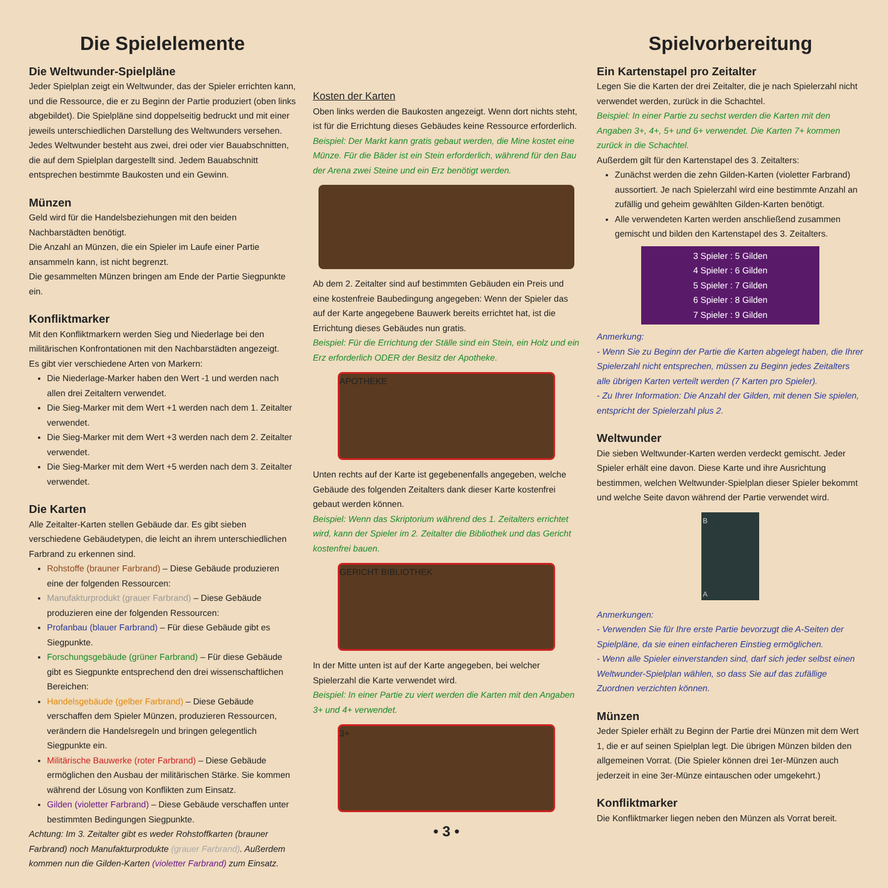Die Spielelemente
Die Weltwunder-Spielpläne
Jeder Spielplan zeigt ein Weltwunder, das der Spieler errichten kann, und die Ressource, die er zu Beginn der Partie produziert (oben links abgebildet). Die Spielpläne sind doppelseitig bedruckt und mit einer jeweils unterschiedlichen Darstellung des Weltwunders versehen. Jedes Weltwunder besteht aus zwei, drei oder vier Bauabschnitten, die auf dem Spielplan dargestellt sind. Jedem Bauabschnitt entsprechen bestimmte Baukosten und ein Gewinn.
Münzen
Geld wird für die Handelsbeziehungen mit den beiden Nachbarstädten benötigt.
Die Anzahl an Münzen, die ein Spieler im Laufe einer Partie ansammeln kann, ist nicht begrenzt.
Die gesammelten Münzen bringen am Ende der Partie Siegpunkte ein.
Konfliktmarker
Mit den Konfliktmarkern werden Sieg und Niederlage bei den militärischen Konfrontationen mit den Nachbarstädten angezeigt.
Es gibt vier verschiedene Arten von Markern:
Die Niederlage-Marker haben den Wert -1 und werden nach allen drei Zeitaltern verwendet.
Die Sieg-Marker mit dem Wert +1 werden nach dem 1. Zeitalter verwendet.
Die Sieg-Marker mit dem Wert +3 werden nach dem 2. Zeitalter verwendet.
Die Sieg-Marker mit dem Wert +5 werden nach dem 3. Zeitalter verwendet.
Die Karten
Alle Zeitalter-Karten stellen Gebäude dar. Es gibt sieben verschiedene Gebäudetypen, die leicht an ihrem unterschiedlichen Farbrand zu erkennen sind.
Rohstoffe (brauner Farbrand) – Diese Gebäude produzieren eine der folgenden Ressourcen:
Manufakturprodukt (grauer Farbrand) – Diese Gebäude produzieren eine der folgenden Ressourcen:
Profanbau (blauer Farbrand) – Für diese Gebäude gibt es Siegpunkte.
Forschungsgebäude (grüner Farbrand) – Für diese Gebäude gibt es Siegpunkte entsprechend den drei wissenschaftlichen Bereichen:
Handelsgebäude (gelber Farbrand) – Diese Gebäude verschaffen dem Spieler Münzen, produzieren Ressourcen, verändern die Handelsregeln und bringen gelegentlich Siegpunkte ein.
Militärische Bauwerke (roter Farbrand) – Diese Gebäude ermöglichen den Ausbau der militärischen Stärke. Sie kommen während der Lösung von Konflikten zum Einsatz.
Gilden (violetter Farbrand) – Diese Gebäude verschaffen unter bestimmten Bedingungen Siegpunkte.
Achtung: Im 3. Zeitalter gibt es weder Rohstoffkarten (brauner Farbrand) noch Manufakturprodukte (grauer Farbrand). Außerdem kommen nun die Gilden-Karten (violetter Farbrand) zum Einsatz.
Kosten der Karten
Oben links werden die Baukosten angezeigt. Wenn dort nichts steht, ist für die Errichtung dieses Gebäudes keine Ressource erforderlich.
Beispiel: Der Markt kann gratis gebaut werden, die Mine kostet eine Münze. Für die Bäder ist ein Stein erforderlich, während für den Bau der Arena zwei Steine und ein Erz benötigt werden.
Ab dem 2. Zeitalter sind auf bestimmten Gebäuden ein Preis und eine kostenfreie Baubedingung angegeben: Wenn der Spieler das auf der Karte angegebene Bauwerk bereits errichtet hat, ist die Errichtung dieses Gebäudes nun gratis.
Beispiel: Für die Errichtung der Ställe sind ein Stein, ein Holz und ein Erz erforderlich ODER der Besitz der Apotheke.
APOTHEKE
Unten rechts auf der Karte ist gegebenenfalls angegeben, welche Gebäude des folgenden Zeitalters dank dieser Karte kostenfrei gebaut werden können.
Beispiel: Wenn das Skriptorium während des 1. Zeitalters errichtet wird, kann der Spieler im 2. Zeitalter die Bibliothek und das Gericht kostenfrei bauen.
GERICHT BIBLIOTHEK
In der Mitte unten ist auf der Karte angegeben, bei welcher Spielerzahl die Karte verwendet wird.
Beispiel: In einer Partie zu viert werden die Karten mit den Angaben 3+ und 4+ verwendet.
3+
• 3 •
Spielvorbereitung
Ein Kartenstapel pro Zeitalter
Legen Sie die Karten der drei Zeitalter, die je nach Spielerzahl nicht verwendet werden, zurück in die Schachtel.
Beispiel: In einer Partie zu sechst werden die Karten mit den Angaben 3+, 4+, 5+ und 6+ verwendet. Die Karten 7+ kommen zurück in die Schachtel.
Außerdem gilt für den Kartenstapel des 3. Zeitalters:
Zunächst werden die zehn Gilden-Karten (violetter Farbrand) aussortiert. Je nach Spielerzahl wird eine bestimmte Anzahl an zufällig und geheim gewählten Gilden-Karten benötigt.
Alle verwendeten Karten werden anschließend zusammen gemischt und bilden den Kartenstapel des 3. Zeitalters.
3 Spieler : 5 Gilden
4 Spieler : 6 Gilden
5 Spieler : 7 Gilden
6 Spieler : 8 Gilden
7 Spieler : 9 Gilden
Anmerkung:
- Wenn Sie zu Beginn der Partie die Karten abgelegt haben, die Ihrer Spielerzahl nicht entsprechen, müssen zu Beginn jedes Zeitalters alle übrigen Karten verteilt werden (7 Karten pro Spieler).
- Zu Ihrer Information: Die Anzahl der Gilden, mit denen Sie spielen, entspricht der Spielerzahl plus 2.
Weltwunder
Die sieben Weltwunder-Karten werden verdeckt gemischt. Jeder Spieler erhält eine davon. Diese Karte und ihre Ausrichtung bestimmen, welchen Weltwunder-Spielplan dieser Spieler bekommt und welche Seite davon während der Partie verwendet wird.
B
A
Anmerkungen:
- Verwenden Sie für Ihre erste Partie bevorzugt die A-Seiten der Spielpläne, da sie einen einfacheren Einstieg ermöglichen.
- Wenn alle Spieler einverstanden sind, darf sich jeder selbst einen Weltwunder-Spielplan wählen, so dass Sie auf das zufällige Zuordnen verzichten können.
Münzen
Jeder Spieler erhält zu Beginn der Partie drei Münzen mit dem Wert 1, die er auf seinen Spielplan legt. Die übrigen Münzen bilden den allgemeinen Vorrat. (Die Spieler können drei 1er-Münzen auch jederzeit in eine 3er-Münze eintauschen oder umgekehrt.)
Konfliktmarker
Die Konfliktmarker liegen neben den Münzen als Vorrat bereit.